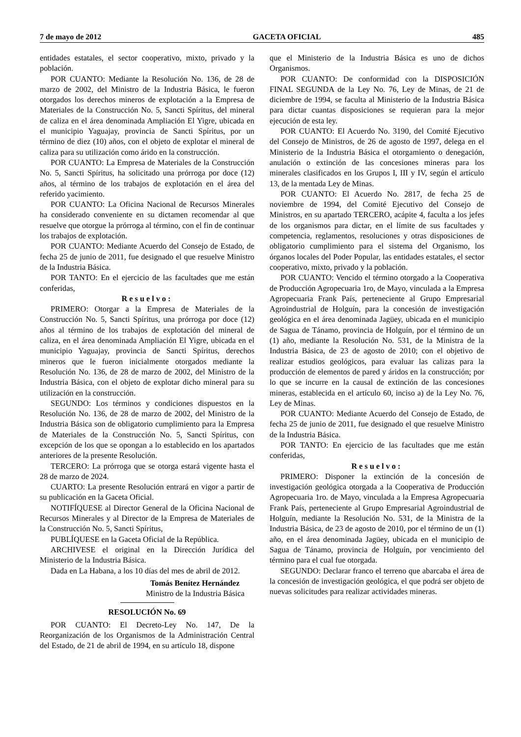7 de mayo de 2012 GACETA OFICIAL 485
entidades estatales, el sector cooperativo, mixto, privado y la población.
POR CUANTO: Mediante la Resolución No. 136, de 28 de marzo de 2002, del Ministro de la Industria Básica, le fueron otorgados los derechos mineros de explotación a la Empresa de Materiales de la Construcción No. 5, Sancti Spíritus, del mineral de caliza en el área denominada Ampliación El Yigre, ubicada en el municipio Yaguajay, provincia de Sancti Spíritus, por un término de diez (10) años, con el objeto de explotar el mineral de caliza para su utilización como árido en la construcción.
POR CUANTO: La Empresa de Materiales de la Construcción No. 5, Sancti Spíritus, ha solicitado una prórroga por doce (12) años, al término de los trabajos de explotación en el área del referido yacimiento.
POR CUANTO: La Oficina Nacional de Recursos Minerales ha considerado conveniente en su dictamen recomendar al que resuelve que otorgue la prórroga al término, con el fin de continuar los trabajos de explotación.
POR CUANTO: Mediante Acuerdo del Consejo de Estado, de fecha 25 de junio de 2011, fue designado el que resuelve Ministro de la Industria Básica.
POR TANTO: En el ejercicio de las facultades que me están conferidas,
Resuelvo:
PRIMERO: Otorgar a la Empresa de Materiales de la Construcción No. 5, Sancti Spíritus, una prórroga por doce (12) años al término de los trabajos de explotación del mineral de caliza, en el área denominada Ampliación El Yigre, ubicada en el municipio Yaguajay, provincia de Sancti Spíritus, derechos mineros que le fueron inicialmente otorgados mediante la Resolución No. 136, de 28 de marzo de 2002, del Ministro de la Industria Básica, con el objeto de explotar dicho mineral para su utilización en la construcción.
SEGUNDO: Los términos y condiciones dispuestos en la Resolución No. 136, de 28 de marzo de 2002, del Ministro de la Industria Básica son de obligatorio cumplimiento para la Empresa de Materiales de la Construcción No. 5, Sancti Spíritus, con excepción de los que se opongan a lo establecido en los apartados anteriores de la presente Resolución.
TERCERO: La prórroga que se otorga estará vigente hasta el 28 de marzo de 2024.
CUARTO: La presente Resolución entrará en vigor a partir de su publicación en la Gaceta Oficial.
NOTIFÍQUESE al Director General de la Oficina Nacional de Recursos Minerales y al Director de la Empresa de Materiales de la Construcción No. 5, Sancti Spíritus,
PUBLÍQUESE en la Gaceta Oficial de la República.
ARCHIVESE el original en la Dirección Jurídica del Ministerio de la Industria Básica.
Dada en La Habana, a los 10 días del mes de abril de 2012.
Tomás Benítez Hernández
Ministro de la Industria Básica
RESOLUCIÓN No. 69
POR CUANTO: El Decreto-Ley No. 147, De la Reorganización de los Organismos de la Administración Central del Estado, de 21 de abril de 1994, en su artículo 18, dispone
que el Ministerio de la Industria Básica es uno de dichos Organismos.
POR CUANTO: De conformidad con la DISPOSICIÓN FINAL SEGUNDA de la Ley No. 76, Ley de Minas, de 21 de diciembre de 1994, se faculta al Ministerio de la Industria Básica para dictar cuantas disposiciones se requieran para la mejor ejecución de esta ley.
POR CUANTO: El Acuerdo No. 3190, del Comité Ejecutivo del Consejo de Ministros, de 26 de agosto de 1997, delega en el Ministerio de la Industria Básica el otorgamiento o denegación, anulación o extinción de las concesiones mineras para los minerales clasificados en los Grupos I, III y IV, según el artículo 13, de la mentada Ley de Minas.
POR CUANTO: El Acuerdo No. 2817, de fecha 25 de noviembre de 1994, del Comité Ejecutivo del Consejo de Ministros, en su apartado TERCERO, acápite 4, faculta a los jefes de los organismos para dictar, en el límite de sus facultades y competencia, reglamentos, resoluciones y otras disposiciones de obligatorio cumplimiento para el sistema del Organismo, los órganos locales del Poder Popular, las entidades estatales, el sector cooperativo, mixto, privado y la población.
POR CUANTO: Vencido el término otorgado a la Cooperativa de Producción Agropecuaria 1ro, de Mayo, vinculada a la Empresa Agropecuaria Frank País, perteneciente al Grupo Empresarial Agroindustrial de Holguín, para la concesión de investigación geológica en el área denominada Jagüey, ubicada en el municipio de Sagua de Tánamo, provincia de Holguín, por el término de un (1) año, mediante la Resolución No. 531, de la Ministra de la Industria Básica, de 23 de agosto de 2010; con el objetivo de realizar estudios geológicos, para evaluar las calizas para la producción de elementos de pared y áridos en la construcción; por lo que se incurre en la causal de extinción de las concesiones mineras, establecida en el artículo 60, inciso a) de la Ley No. 76, Ley de Minas.
POR CUANTO: Mediante Acuerdo del Consejo de Estado, de fecha 25 de junio de 2011, fue designado el que resuelve Ministro de la Industria Básica.
POR TANTO: En ejercicio de las facultades que me están conferidas,
Resuelvo:
PRIMERO: Disponer la extinción de la concesión de investigación geológica otorgada a la Cooperativa de Producción Agropecuaria 1ro. de Mayo, vinculada a la Empresa Agropecuaria Frank País, perteneciente al Grupo Empresarial Agroindustrial de Holguín, mediante la Resolución No. 531, de la Ministra de la Industria Básica, de 23 de agosto de 2010, por el término de un (1) año, en el área denominada Jagüey, ubicada en el municipio de Sagua de Tánamo, provincia de Holguín, por vencimiento del término para el cual fue otorgada.
SEGUNDO: Declarar franco el terreno que abarcaba el área de la concesión de investigación geológica, el que podrá ser objeto de nuevas solicitudes para realizar actividades mineras.